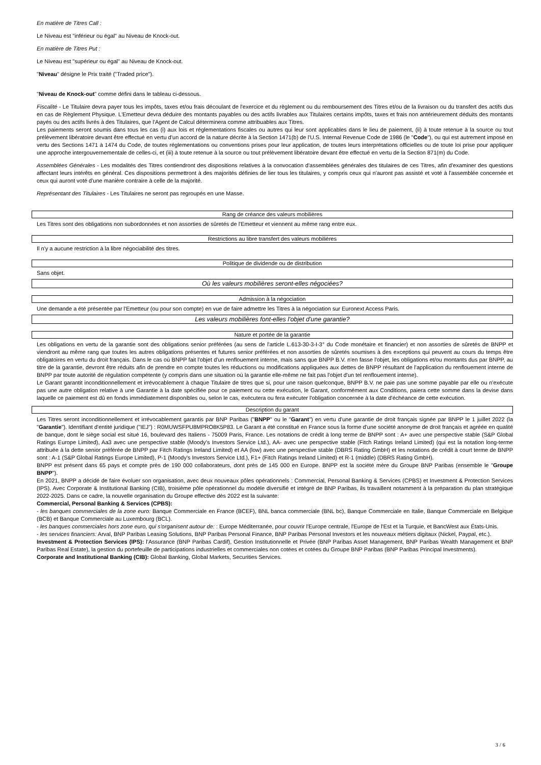En matière de Titres Call :
Le Niveau est "inférieur ou égal" au Niveau de Knock-out.
En matière de Titres Put :
Le Niveau est "supérieur ou égal" au Niveau de Knock-out.
"Niveau" désigne le Prix traité ("Traded price").
"Niveau de Knock-out" comme défini dans le tableau ci-dessous.
Fiscalité - Le Titulaire devra payer tous les impôts, taxes et/ou frais découlant de l'exercice et du règlement ou du remboursement des Titres et/ou de la livraison ou du transfert des actifs dus en cas de Règlement Physique. L'Emetteur devra déduire des montants payables ou des actifs livrables aux Titulaires certains impôts, taxes et frais non antérieurement déduits des montants payés ou des actifs livrés à des Titulaires, que l'Agent de Calcul déterminera comme attribuables aux Titres.
Les paiements seront soumis dans tous les cas (i) aux lois et réglementations fiscales ou autres qui leur sont applicables dans le lieu de paiement, (ii) à toute retenue à la source ou tout prélèvement libératoire devant être effectué en vertu d'un accord de la nature décrite à la Section 1471(b) de l'U.S. Internal Revenue Code de 1986 (le "Code"), ou qui est autrement imposé en vertu des Sections 1471 à 1474 du Code, de toutes réglementations ou conventions prises pour leur application, de toutes leurs interprétations officielles ou de toute loi prise pour appliquer une approche intergouvernementale de celles-ci, et (iii) à toute retenue à la source ou tout prélèvement libératoire devant être effectué en vertu de la Section 871(m) du Code.
Assemblées Générales - Les modalités des Titres contiendront des dispositions relatives à la convocation d'assemblées générales des titulaires de ces Titres, afin d'examiner des questions affectant leurs intérêts en général. Ces dispositions permettront à des majorités définies de lier tous les titulaires, y compris ceux qui n'auront pas assisté et voté à l'assemblée concernée et ceux qui auront voté d'une manière contraire à celle de la majorité.
Représentant des Titulaires - Les Titulaires ne seront pas regroupés en une Masse.
Rang de créance des valeurs mobilières
Les Titres sont des obligations non subordonnées et non assorties de sûretés de l'Emetteur et viennent au même rang entre eux.
Restrictions au libre transfert des valeurs mobilières
Il n'y a aucune restriction à la libre négociabilité des titres.
Politique de dividende ou de distribution
Sans objet.
Où les valeurs mobilières seront-elles négociées?
Admission à la négociation
Une demande a été présentée par l'Emetteur (ou pour son compte) en vue de faire admettre les Titres à la négociation sur Euronext Access Paris.
Les valeurs mobilières font-elles l'objet d'une garantie?
Nature et portée de la garantie
Les obligations en vertu de la garantie sont des obligations senior préférées (au sens de l'article L.613-30-3-I-3° du Code monétaire et financier) et non assorties de sûretés de BNPP et viendront au même rang que toutes les autres obligations présentes et futures senior préférées et non assorties de sûretés soumises à des exceptions qui peuvent au cours du temps être obligatoires en vertu du droit français. Dans le cas où BNPP fait l'objet d'un renflouement interne, mais sans que BNPP B.V. n'en fasse l'objet, les obligations et/ou montants dus par BNPP, au titre de la garantie, devront être réduits afin de prendre en compte toutes les réductions ou modifications appliquées aux dettes de BNPP résultant de l'application du renflouement interne de BNPP par toute autorité de régulation compétente (y compris dans une situation où la garantie elle-même ne fait pas l'objet d'un tel renflouement interne).
Le Garant garantit inconditionnellement et irrévocablement à chaque Titulaire de titres que si, pour une raison quelconque, BNPP B.V. ne paie pas une somme payable par elle ou n'exécute pas une autre obligation relative à une Garantie à la date spécifiée pour ce paiement ou cette exécution, le Garant, conformément aux Conditions, paiera cette somme dans la devise dans laquelle ce paiement est dû en fonds immédiatement disponibles ou, selon le cas, exécutera ou fera exécuter l'obligation concernée à la date d'échéance de cette exécution.
Description du garant
Les Titres seront inconditionnellement et irrévocablement garantis par BNP Paribas ("BNPP" ou le "Garant") en vertu d'une garantie de droit français signée par BNPP le 1 juillet 2022 (la "Garantie"). Identifiant d'entité juridique ("IEJ") : R0MUWSFPU8MPRO8K5P83. Le Garant a été constitué en France sous la forme d'une société anonyme de droit français et agréée en qualité de banque, dont le siège social est situé 16, boulevard des Italiens - 75009 Paris, France. Les notations de crédit à long terme de BNPP sont : A+ avec une perspective stable (S&P Global Ratings Europe Limited), Aa3 avec une perspective stable (Moody's Investors Service Ltd.), AA- avec une perspective stable (Fitch Ratings Ireland Limited) (qui est la notation long-terme attribuée à la dette senior préférée de BNPP par Fitch Ratings Ireland Limited) et AA (low) avec une perspective stable (DBRS Rating GmbH) et les notations de crédit à court terme de BNPP sont : A-1 (S&P Global Ratings Europe Limited), P-1 (Moody's Investors Service Ltd.), F1+ (Fitch Ratings Ireland Limited) et R-1 (middle) (DBRS Rating GmbH).
BNPP est présent dans 65 pays et compte près de 190 000 collaborateurs, dont près de 145 000 en Europe. BNPP est la société mère du Groupe BNP Paribas (ensemble le "Groupe BNPP").
En 2021, BNPP a décidé de faire évoluer son organisation, avec deux nouveaux pôles opérationnels : Commercial, Personal Banking & Services (CPBS) et Investment & Protection Services (IPS). Avec Corporate & Institutional Banking (CIB), troisième pôle opérationnel du modèle diversifié et intégré de BNP Paribas, ils travaillent notamment à la préparation du plan stratégique 2022-2025. Dans ce cadre, la nouvelle organisation du Groupe effective dès 2022 est la suivante:
Commercial, Personal Banking & Services (CPBS):
- les banques commerciales de la zone euro: Banque Commerciale en France (BCEF), BNL banca commerciale (BNL bc), Banque Commerciale en Italie, Banque Commerciale en Belgique (BCB) et Banque Commerciale au Luxembourg (BCL).
- les banques commerciales hors zone euro, qui s'organisent autour de: : Europe Méditerranée, pour couvrir l'Europe centrale, l'Europe de l'Est et la Turquie, et BancWest aux États-Unis.
- les services financiers: Arval, BNP Paribas Leasing Solutions, BNP Paribas Personal Finance, BNP Paribas Personal Investors et les nouveaux métiers digitaux (Nickel, Paypal, etc.).
Investment & Protection Services (IPS): l'Assurance (BNP Paribas Cardif), Gestion Institutionnelle et Privée (BNP Paribas Asset Management, BNP Paribas Wealth Management et BNP Paribas Real Estate), la gestion du portefeuille de participations industrielles et commerciales non cotées et cotées du Groupe BNP Paribas (BNP Paribas Principal Investments).
Corporate and Institutional Banking (CIB): Global Banking, Global Markets, Securities Services.
3 / 6